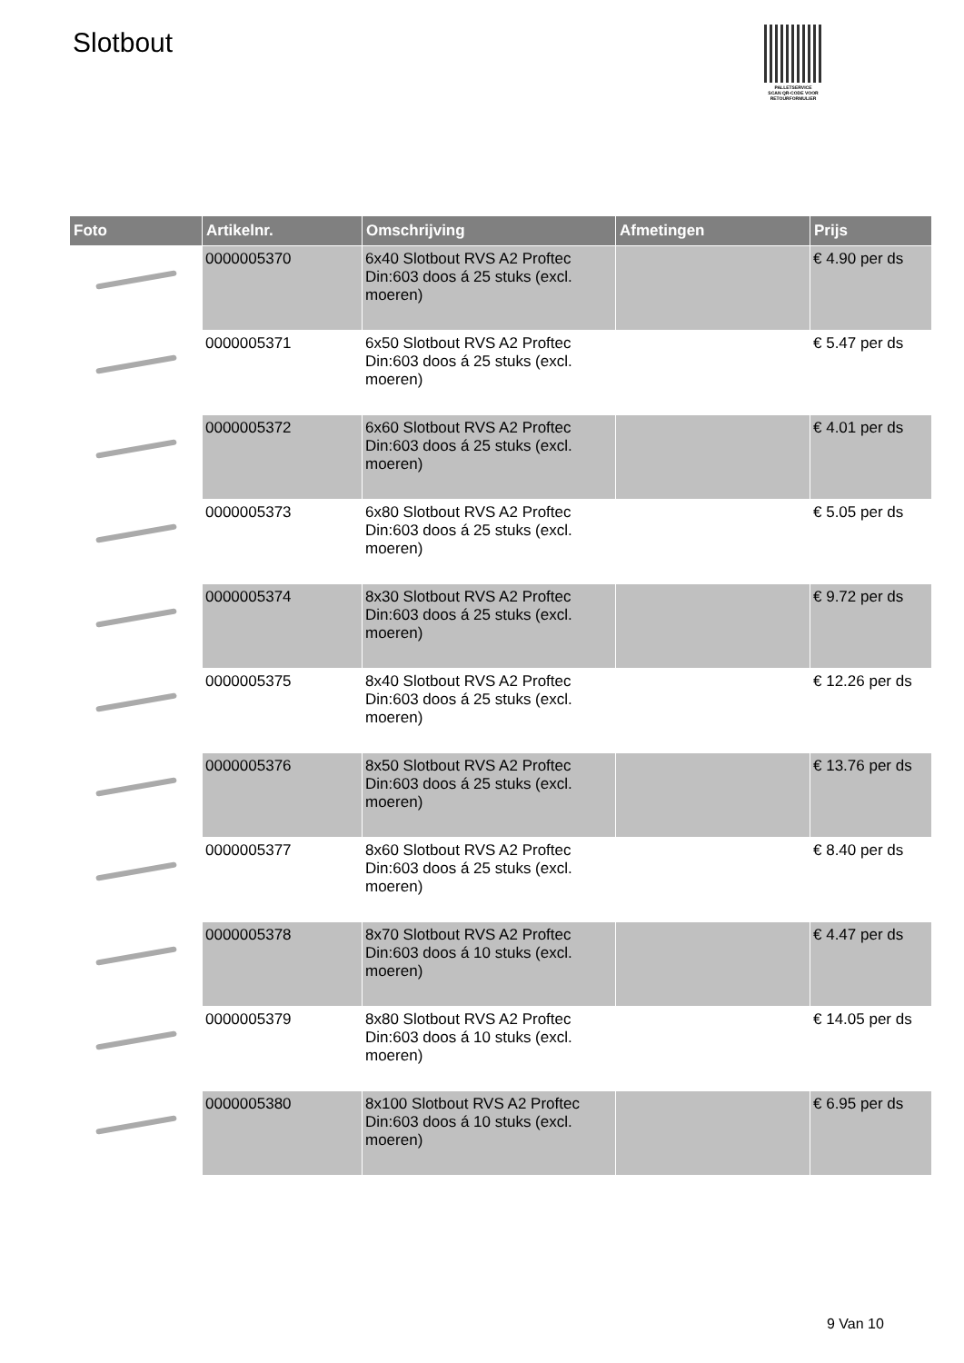Slotbout
PALLETSERVICE
SCAN QR-CODE VOOR RETOURFORMULIER
| Foto | Artikelnr. | Omschrijving | Afmetingen | Prijs |
| --- | --- | --- | --- | --- |
| | 0000005370 | 6x40 Slotbout RVS A2 Proftec Din:603 doos á 25 stuks (excl. moeren) | | € 4.90 per ds |
| | 0000005371 | 6x50 Slotbout RVS A2 Proftec Din:603 doos á 25 stuks (excl. moeren) | | € 5.47 per ds |
| | 0000005372 | 6x60 Slotbout RVS A2 Proftec Din:603 doos á 25 stuks (excl. moeren) | | € 4.01 per ds |
| | 0000005373 | 6x80 Slotbout RVS A2 Proftec Din:603 doos á 25 stuks (excl. moeren) | | € 5.05 per ds |
| | 0000005374 | 8x30 Slotbout RVS A2 Proftec Din:603 doos á 25 stuks (excl. moeren) | | € 9.72 per ds |
| | 0000005375 | 8x40 Slotbout RVS A2 Proftec Din:603 doos á 25 stuks (excl. moeren) | | € 12.26 per ds |
| | 0000005376 | 8x50 Slotbout RVS A2 Proftec Din:603 doos á 25 stuks (excl. moeren) | | € 13.76 per ds |
| | 0000005377 | 8x60 Slotbout RVS A2 Proftec Din:603 doos á 25 stuks (excl. moeren) | | € 8.40 per ds |
| | 0000005378 | 8x70 Slotbout RVS A2 Proftec Din:603 doos á 10 stuks (excl. moeren) | | € 4.47 per ds |
| | 0000005379 | 8x80 Slotbout RVS A2 Proftec Din:603 doos á 10 stuks (excl. moeren) | | € 14.05 per ds |
| | 0000005380 | 8x100 Slotbout RVS A2 Proftec Din:603 doos á 10 stuks (excl. moeren) | | € 6.95 per ds |
9 Van 10